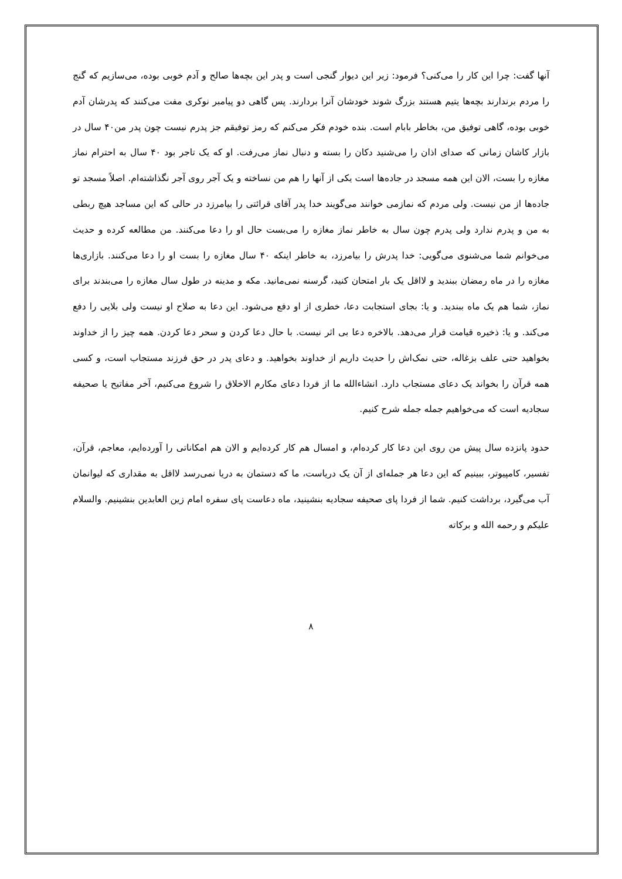آنها گفت: چرا این کار را می‌کنی؟ فرمود: زیر این دیوار گنجی است و پدر این بچه‌ها صالح و آدم خوبی بوده، می‌سازیم که گنج را مردم برندارند بچه‌ها یتیم هستند بزرگ شوند خودشان آنرا بردارند. پس گاهی دو پیامبر نوکری مفت می‌کنند که پدرشان آدم خوبی بوده، گاهی توفیق من، بخاطر بابام است. بنده خودم فکر می‌کنم که رمز توفیقم جز پدرم نیست چون پدر من۴۰ سال در بازار کاشان زمانی که صدای اذان را می‌شنید دکان را بسته و دنبال نماز می‌رفت. او که یک تاجر بود ۴۰ سال به احترام نماز مغازه را بست، الان این همه مسجد در جاده‌ها است یکی از آنها را هم من نساخته و یک آجر روی آجر نگذاشته‌ام. اصلاً مسجد تو جاده‌ها از من نیست. ولی مردم که نمازمی خوانند می‌گویند خدا پدر آقای قرائتی را بیامرزد در حالی که این مساجد هیچ ربطی به من و پدرم ندارد ولی پدرم چون سال به خاطر نماز مغازه را می‌بست حال او را دعا می‌کنند. من مطالعه کرده و حدیث می‌خوانم شما می‌شنوی می‌گویی: خدا پدرش را بیامرزد، به خاطر اینکه ۴۰ سال مغازه را بست او را دعا می‌کنند. بازاری‌ها مغازه را در ماه رمضان ببندید و لااقل یک بار امتحان کنید، گرسنه نمی‌مانید. مکه و مدینه در طول سال مغازه را می‌بندند برای نماز، شما هم یک ماه ببندید. و یا: بجای استجابت دعا، خطری از او دفع می‌شود. این دعا به صلاح او نیست ولی بلایی را دفع می‌کند. و یا: ذخیره قیامت قرار می‌دهد. بالاخره دعا بی اثر نیست. با حال دعا کردن و سحر دعا کردن. همه چیز را از خداوند بخواهید حتی علف بزغاله، حتی نمک‌اش را حدیث داریم از خداوند بخواهید. و دعای پدر در حق فرزند مستجاب است، و کسی همه قرآن را بخواند یک دعای مستجاب دارد. انشاءالله ما از فردا دعای مکارم الاخلاق را شروع می‌کنیم، آخر مفاتیح یا صحیفه سجادیه است که می‌خواهیم جمله جمله شرح کنیم.
حدود پانزده سال پیش من روی این دعا کار کرده‌ام، و امسال هم کار کرده‌ایم و الان هم امکاناتی را آورده‌ایم، معاجم، قرآن، تفسیر، کامپیوتر، ببینیم که این دعا هر جمله‌ای از آن یک دریاست، ما که دستمان به دریا نمی‌رسد لااقل به مقداری که لیوانمان آب می‌گیرد، برداشت کنیم. شما از فردا پای صحیفه سجادیه بنشینید، ماه دعاست پای سفره امام زین العابدین بنشینیم. والسلام علیکم و رحمه الله و برکاته
۸